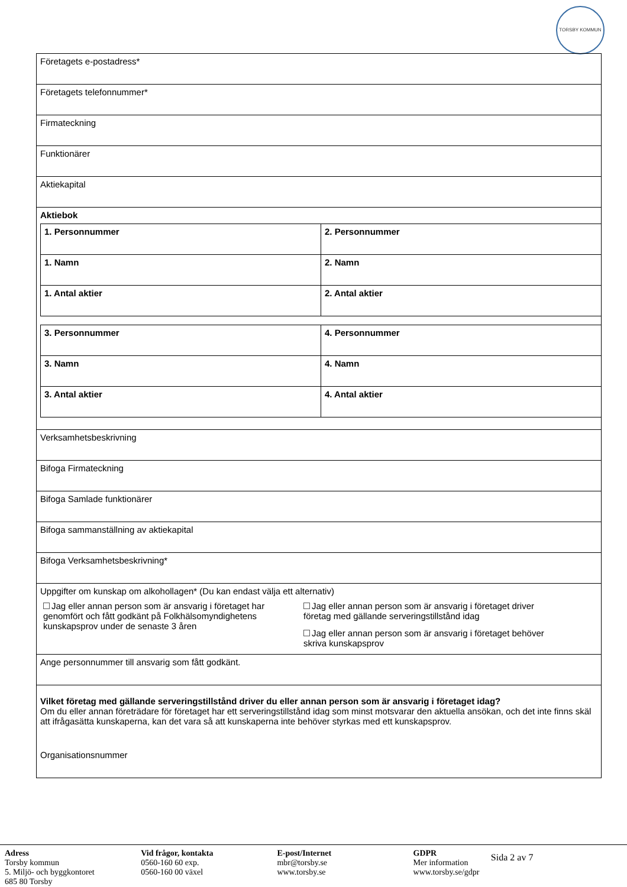TORSBY KOMMUN
Företagets e-postadress*
Företagets telefonnummer*
Firmateckning
Funktionärer
Aktiekapital
Aktiebok
| 1. Personnummer | 2. Personnummer |
| 1. Namn | 2. Namn |
| 1. Antal aktier | 2. Antal aktier |
| 3. Personnummer | 4. Personnummer |
| 3. Namn | 4. Namn |
| 3. Antal aktier | 4. Antal aktier |
Verksamhetsbeskrivning
Bifoga Firmateckning
Bifoga Samlade funktionärer
Bifoga sammanställning av aktiekapital
Bifoga Verksamhetsbeskrivning*
Uppgifter om kunskap om alkohollagen* (Du kan endast välja ett alternativ)
Jag eller annan person som är ansvarig i företaget har genomfört och fått godkänt på Folkhälsomyndighetens kunskapsprov under de senaste 3 åren
Jag eller annan person som är ansvarig i företaget driver företag med gällande serveringstillstånd idag
Jag eller annan person som är ansvarig i företaget behöver skriva kunskapsprov
Ange personnummer till ansvarig som fått godkänt.
Vilket företag med gällande serveringstillstånd driver du eller annan person som är ansvarig i företaget idag?
Om du eller annan företrädare för företaget har ett serveringstillstånd idag som minst motsvarar den aktuella ansökan, och det inte finns skäl att ifrågasätta kunskaperna, kan det vara så att kunskaperna inte behöver styrkas med ett kunskapsprov.
Organisationsnummer
Adress
Torsby kommun
5. Miljö- och byggkontoret
685 80 Torsby
Vid frågor, kontakta
0560-160 60 exp.
0560-160 00 växel
E-post/Internet
mbr@torsby.se
www.torsby.se
GDPR
Mer information
www.torsby.se/gdpr
Sida 2 av 7